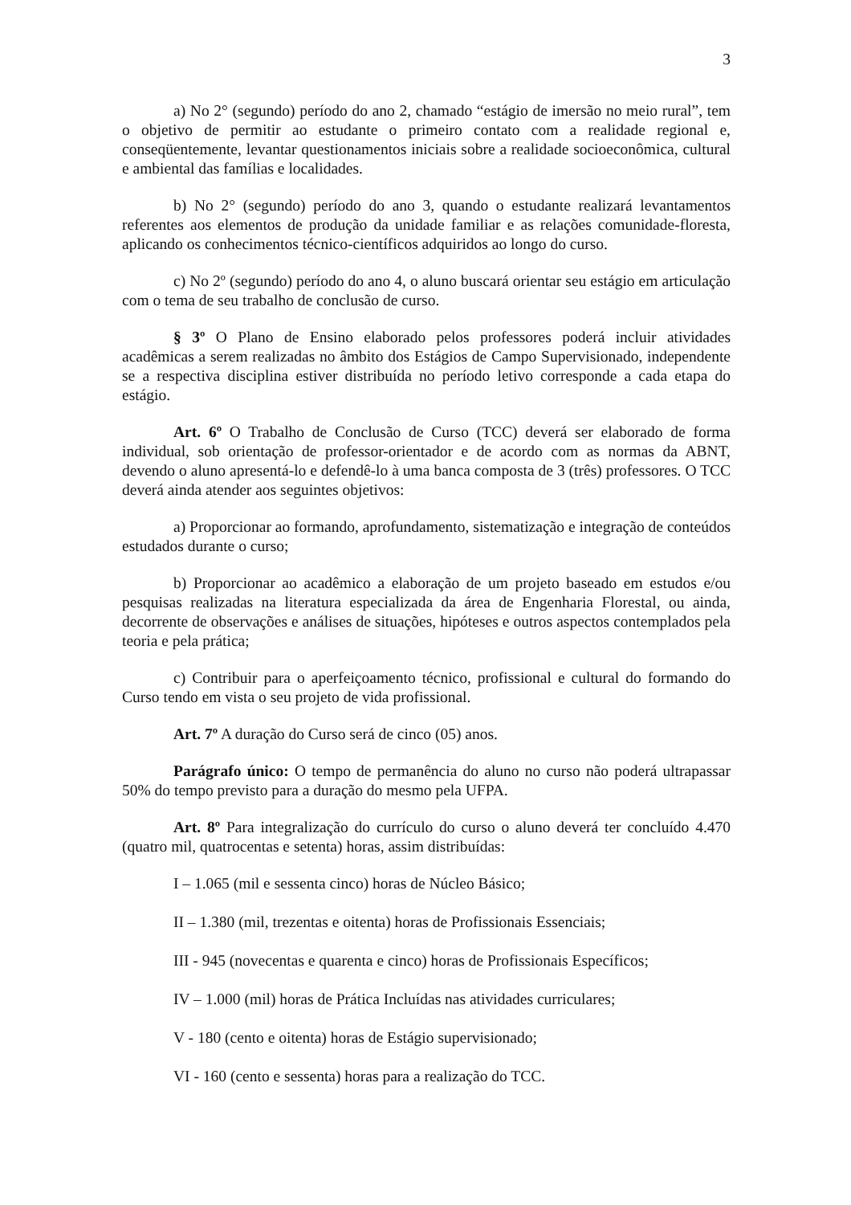3
a) No 2° (segundo) período do ano 2, chamado “estágio de imersão no meio rural”, tem o objetivo de permitir ao estudante o primeiro contato com a realidade regional e, conseqüentemente, levantar questionamentos iniciais sobre a realidade socioeconômica, cultural e ambiental das famílias e localidades.
b) No 2° (segundo) período do ano 3, quando o estudante realizará levantamentos referentes aos elementos de produção da unidade familiar e as relações comunidade-floresta, aplicando os conhecimentos técnico-científicos adquiridos ao longo do curso.
c) No 2º (segundo) período do ano 4, o aluno buscará orientar seu estágio em articulação com o tema de seu trabalho de conclusão de curso.
§ 3º O Plano de Ensino elaborado pelos professores poderá incluir atividades acadêmicas a serem realizadas no âmbito dos Estágios de Campo Supervisionado, independente se a respectiva disciplina estiver distribuída no período letivo corresponde a cada etapa do estágio.
Art. 6º O Trabalho de Conclusão de Curso (TCC) deverá ser elaborado de forma individual, sob orientação de professor-orientador e de acordo com as normas da ABNT, devendo o aluno apresentá-lo e defendê-lo à uma banca composta de 3 (três) professores. O TCC deverá ainda atender aos seguintes objetivos:
a) Proporcionar ao formando, aprofundamento, sistematização e integração de conteúdos estudados durante o curso;
b) Proporcionar ao acadêmico a elaboração de um projeto baseado em estudos e/ou pesquisas realizadas na literatura especializada da área de Engenharia Florestal, ou ainda, decorrente de observações e análises de situações, hipóteses e outros aspectos contemplados pela teoria e pela prática;
c) Contribuir para o aperfeiçoamento técnico, profissional e cultural do formando do Curso tendo em vista o seu projeto de vida profissional.
Art. 7º A duração do Curso será de cinco (05) anos.
Parágrafo único: O tempo de permanência do aluno no curso não poderá ultrapassar 50% do tempo previsto para a duração do mesmo pela UFPA.
Art. 8º Para integralização do currículo do curso o aluno deverá ter concluído 4.470 (quatro mil, quatrocentas e setenta) horas, assim distribuídas:
I – 1.065 (mil e sessenta cinco) horas de Núcleo Básico;
II – 1.380 (mil, trezentas e oitenta) horas de Profissionais Essenciais;
III - 945 (novecentas e quarenta e cinco) horas de Profissionais Específicos;
IV – 1.000 (mil) horas de Prática Incluídas nas atividades curriculares;
V - 180 (cento e oitenta) horas de Estágio supervisionado;
VI - 160 (cento e sessenta) horas para a realização do TCC.